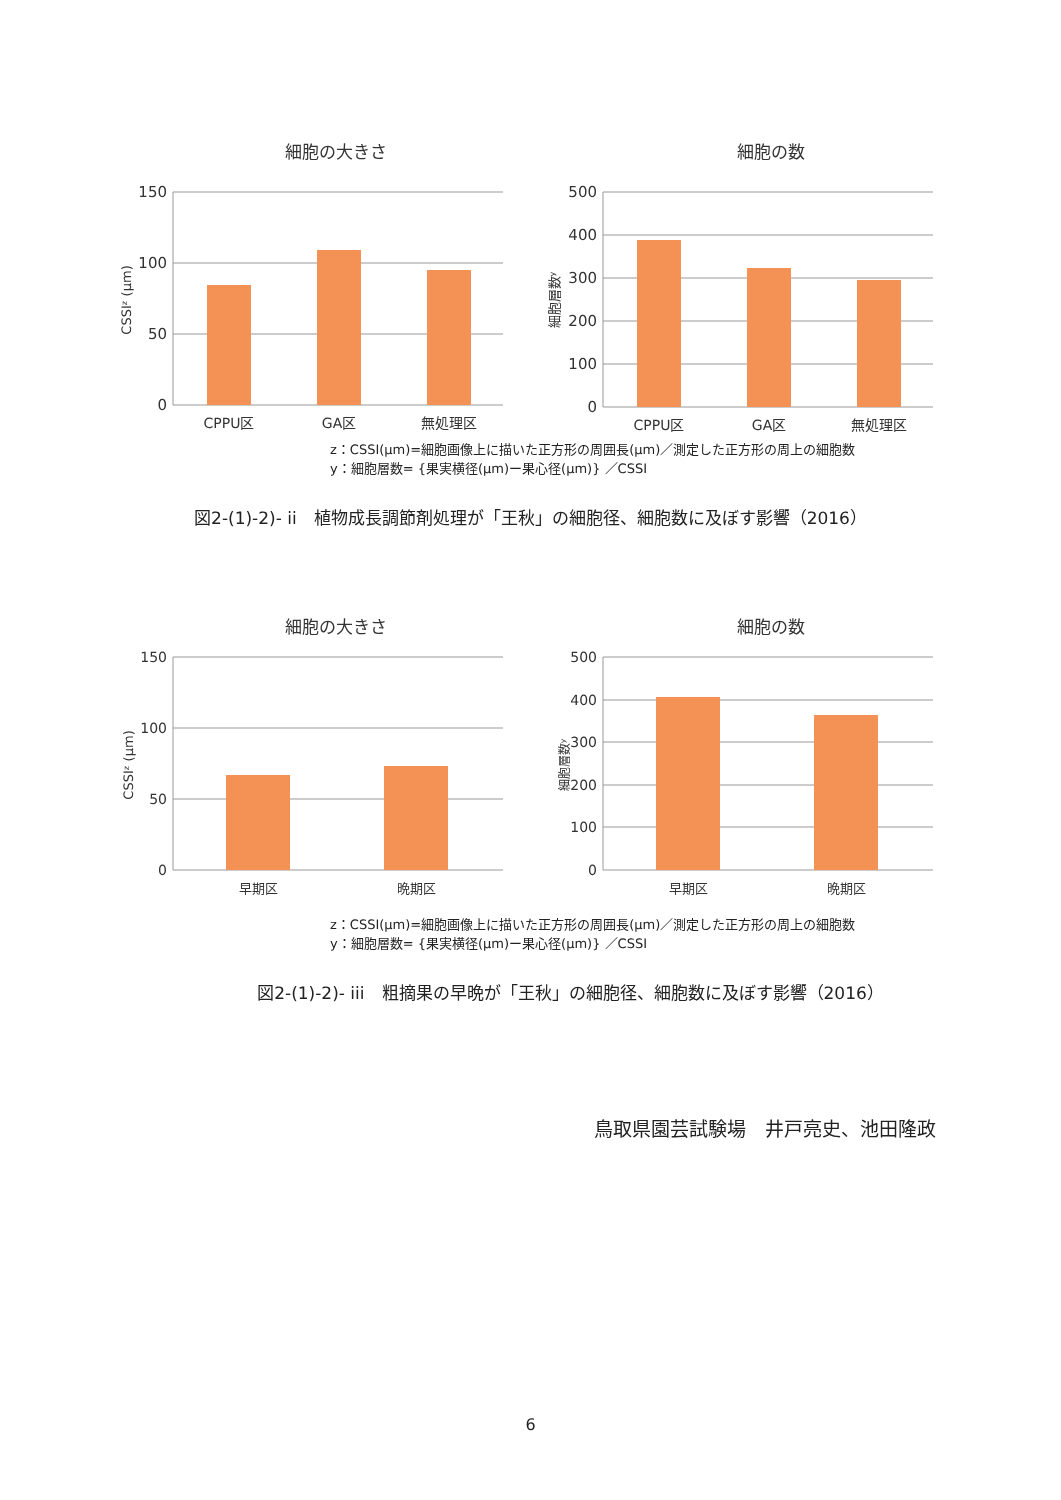細胞の大きさ
150
100
50
0
CSSIᶻ (μm)
CPPU区
GA区
無処理区
細胞の数
500
400
300
200
100
0
細胞層数ʸ
CPPU区
GA区
無処理区
z：CSSI(μm)=細胞画像上に描いた正方形の周囲長(μm)／測定した正方形の周上の細胞数
y：細胞層数= {果実横径(μm)ー果心径(μm)} ／CSSI
図2-(1)-2)- ii　植物成長調節剤処理が「王秋」の細胞径、細胞数に及ぼす影響（2016）
細胞の大きさ
150
100
50
0
CSSIᶻ (μm)
早期区
晩期区
細胞の数
500
400
300
200
100
0
細胞層数ʸ
早期区
晩期区
z：CSSI(μm)=細胞画像上に描いた正方形の周囲長(μm)／測定した正方形の周上の細胞数
y：細胞層数= {果実横径(μm)ー果心径(μm)} ／CSSI
図2-(1)-2)- iii　粗摘果の早晩が「王秋」の細胞径、細胞数に及ぼす影響（2016）
鳥取県園芸試験場　井戸亮史、池田隆政
6